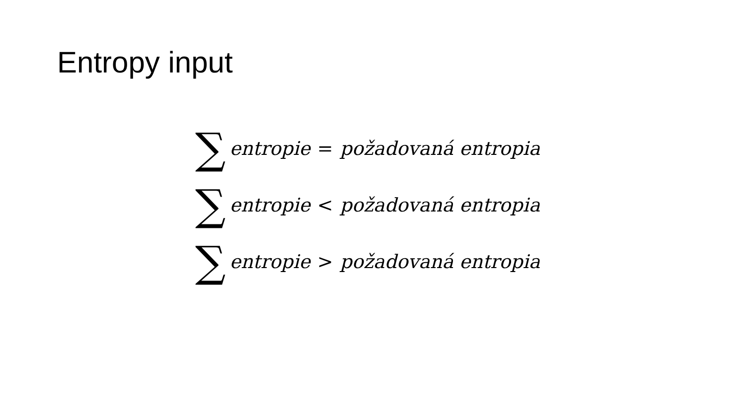Entropy input
∑ entropie = požadovaná entropia
∑ entropie < požadovaná entropia
∑ entropie > požadovaná entropia